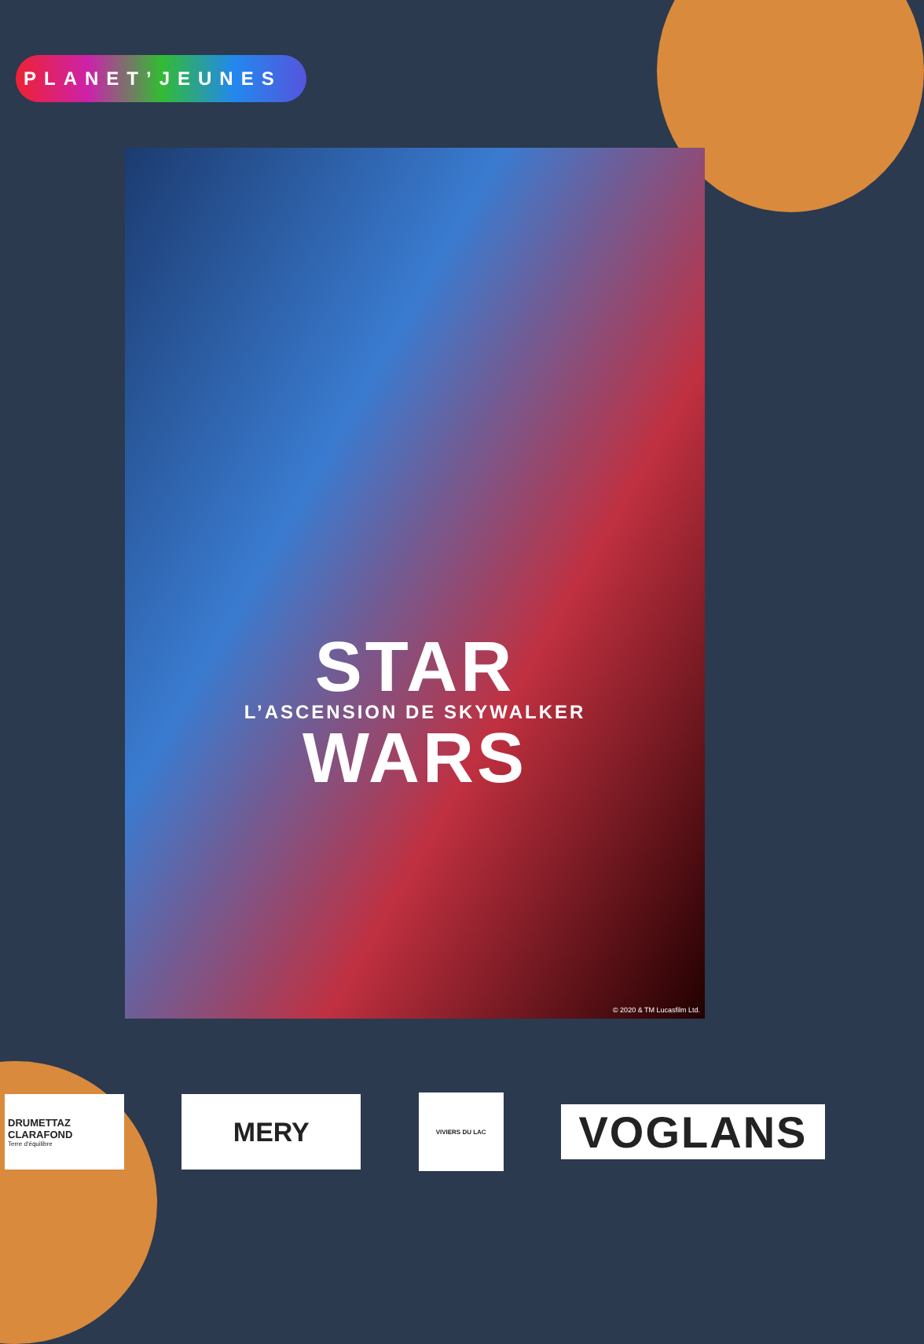PLANET’JEUNES
STAR
L’ASCENSION DE SKYWALKER
WARS
© 2020 & TM Lucasfilm Ltd.
DRUMETTAZ
CLARAFOND
Terre d'équilibre
MERY
VIVIERS DU LAC
VOGLANS